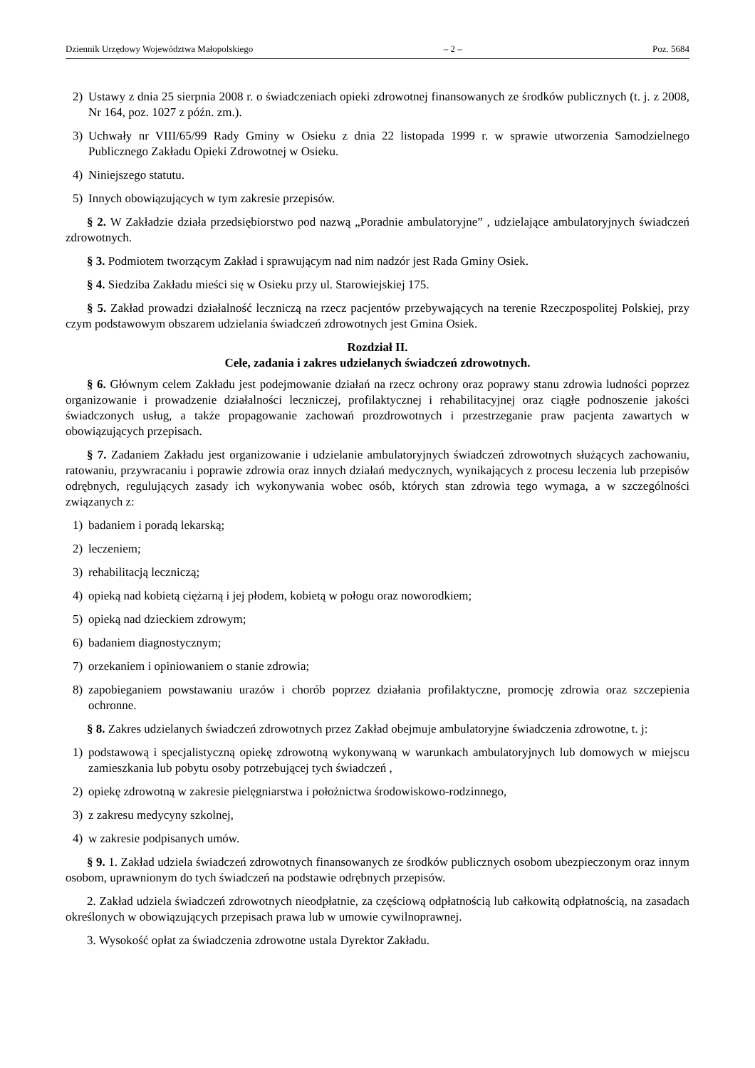Dziennik Urzędowy Województwa Małopolskiego – 2 – Poz. 5684
2) Ustawy z dnia 25 sierpnia 2008 r. o świadczeniach opieki zdrowotnej finansowanych ze środków publicznych (t. j. z 2008, Nr 164, poz. 1027 z późn. zm.).
3) Uchwały nr VIII/65/99 Rady Gminy w Osieku z dnia 22 listopada 1999 r. w sprawie utworzenia Samodzielnego Publicznego Zakładu Opieki Zdrowotnej w Osieku.
4) Niniejszego statutu.
5) Innych obowiązujących w tym zakresie przepisów.
§ 2. W Zakładzie działa przedsiębiorstwo pod nazwą „Poradnie ambulatoryjne” , udzielające ambulatoryjnych świadczeń zdrowotnych.
§ 3. Podmiotem tworzącym Zakład i sprawującym nad nim nadzór jest Rada Gminy Osiek.
§ 4. Siedziba Zakładu mieści się w Osieku przy ul. Starowiejskiej 175.
§ 5. Zakład prowadzi działalność leczniczą na rzecz pacjentów przebywających na terenie Rzeczpospolitej Polskiej, przy czym podstawowym obszarem udzielania świadczeń zdrowotnych jest Gmina Osiek.
Rozdział II.
Cele, zadania i zakres udzielanych świadczeń zdrowotnych.
§ 6. Głównym celem Zakładu jest podejmowanie działań na rzecz ochrony oraz poprawy stanu zdrowia ludności poprzez organizowanie i prowadzenie działalności leczniczej, profilaktycznej i rehabilitacyjnej oraz ciągłe podnoszenie jakości świadczonych usług, a także propagowanie zachowań prozdrowotnych i przestrzeganie praw pacjenta zawartych w obowiązujących przepisach.
§ 7. Zadaniem Zakładu jest organizowanie i udzielanie ambulatoryjnych świadczeń zdrowotnych służących zachowaniu, ratowaniu, przywracaniu i poprawie zdrowia oraz innych działań medycznych, wynikających z procesu leczenia lub przepisów odrębnych, regulujących zasady ich wykonywania wobec osób, których stan zdrowia tego wymaga, a w szczególności związanych z:
1) badaniem i poradą lekarską;
2) leczeniem;
3) rehabilitacją leczniczą;
4) opieką nad kobietą ciężarną i jej płodem, kobietą w połogu oraz noworodkiem;
5) opieką nad dzieckiem zdrowym;
6) badaniem diagnostycznym;
7) orzekaniem i opiniowaniem o stanie zdrowia;
8) zapobieganiem powstawaniu urazów i chorób poprzez działania profilaktyczne, promocję zdrowia oraz szczepienia ochronne.
§ 8. Zakres udzielanych świadczeń zdrowotnych przez Zakład obejmuje ambulatoryjne świadczenia zdrowotne, t. j:
1) podstawową i specjalistyczną opiekę zdrowotną wykonywaną w warunkach ambulatoryjnych lub domowych w miejscu zamieszkania lub pobytu osoby potrzebującej tych świadczeń ,
2) opiekę zdrowotną w zakresie pielęgniarstwa i położnictwa środowiskowo-rodzinnego,
3) z zakresu medycyny szkolnej,
4) w zakresie podpisanych umów.
§ 9. 1. Zakład udziela świadczeń zdrowotnych finansowanych ze środków publicznych osobom ubezpieczonym oraz innym osobom, uprawnionym do tych świadczeń na podstawie odrębnych przepisów.
2. Zakład udziela świadczeń zdrowotnych nieodpłatnie, za częściową odpłatnością lub całkowitą odpłatnością, na zasadach określonych w obowiązujących przepisach prawa lub w umowie cywilnoprawnej.
3. Wysokość opłat za świadczenia zdrowotne ustala Dyrektor Zakładu.